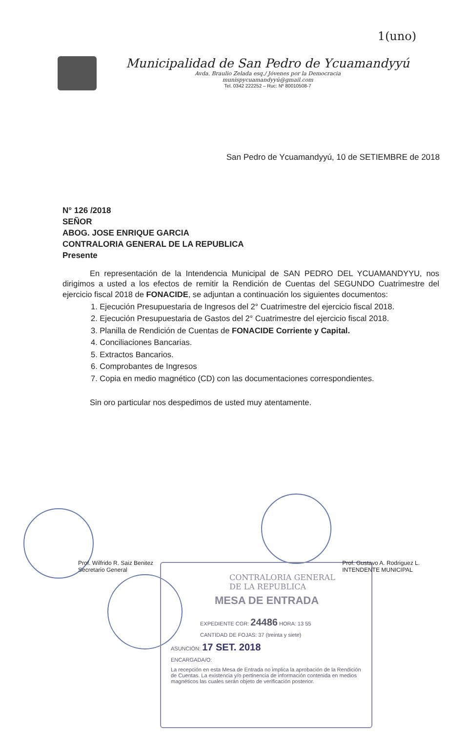1(uno)
Municipalidad de San Pedro de Ycuamandyyú
Avda. Braulio Zelada esq./ Jóvenes por la Democracia
munispycuamandyyú@gmail.com
Tel. 0342 222252 – Ruc: Nº 80010508-7
San Pedro de Ycuamandyyú, 10 de SETIEMBRE de 2018
N° 126 /2018
SEÑOR
ABOG. JOSE ENRIQUE GARCIA
CONTRALORIA GENERAL DE LA REPUBLICA
Presente
En representación de la Intendencia Municipal de SAN PEDRO DEL YCUAMANDYYU, nos dirigimos a usted a los efectos de remitir la Rendición de Cuentas del SEGUNDO Cuatrimestre del ejercicio fiscal 2018 de FONACIDE, se adjuntan a continuación los siguientes documentos:
1. Ejecución Presupuestaria de Ingresos del 2° Cuatrimestre del ejercicio fiscal 2018.
2. Ejecución Presupuestaria de Gastos del 2° Cuatrimestre del ejercicio fiscal 2018.
3. Planilla de Rendición de Cuentas de FONACIDE Corriente y Capital.
4. Conciliaciones Bancarias.
5. Extractos Bancarios.
6. Comprobantes de Ingresos
7. Copia en medio magnético (CD) con las documentaciones correspondientes.
Sin oro particular nos despedimos de usted muy atentamente.
CONTRALORIA GENERAL
DE LA REPUBLICA
MESA DE ENTRADA
EXPEDIENTE CGR: 24486 HORA: 13 55
CANTIDAD DE FOJAS: 37 (treinta y siete)
ASUNCIÓN: 17 SET. 2018
ENCARGADA/O:
La recepción en esta Mesa de Entrada no implica la aprobación de la Rendición de Cuentas. La existencia y/o pertinencia de información contenida en medios magnéticos las cuales serán objeto de verificación posterior.
Prof. Wilfrido R. Saiz Benitez
Secretario General
Prof. Gustavo A. Rodriguez L.
INTENDENTE MUNICIPAL